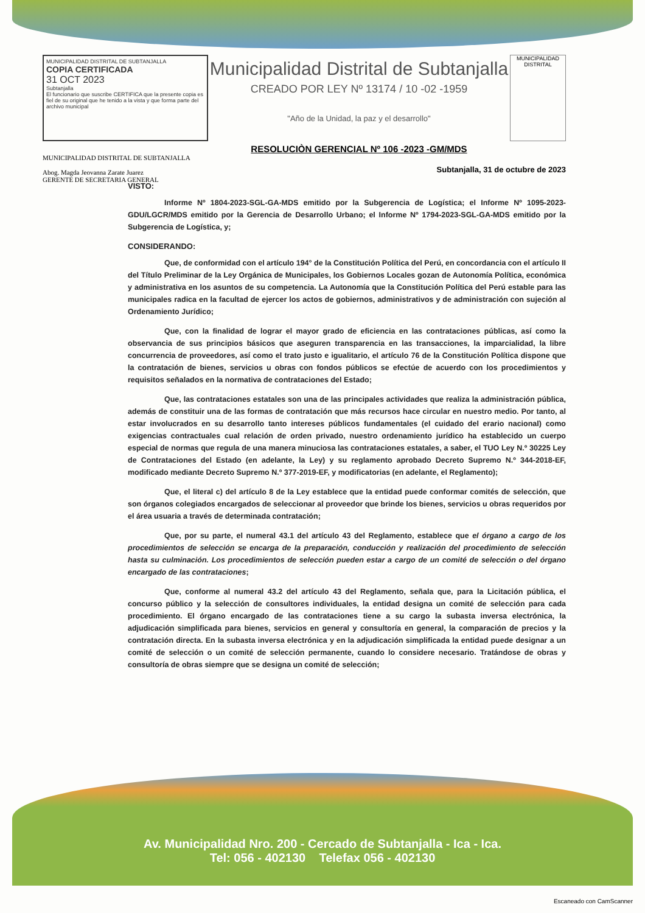MUNICIPALIDAD DISTRITAL DE SUBTANJALLA
COPIA CERTIFICADA
31 OCT 2023
Subtanjalla
El funcionario que suscribe CERTIFICA que la presente copia es fiel de su original que he tenido a la vista y que forma parte del archivo municipal
Municipalidad Distrital de Subtanjalla
CREADO POR LEY Nº 13174 / 10 -02 -1959
"Año de la Unidad, la paz y el desarrollo"
MUNICIPALIDAD DISTRITAL
RESOLUCIÒN GERENCIAL Nº 106 -2023 -GM/MDS
MUNICIPALIDAD DISTRITAL DE SUBTANJALLA
Abog. Magda Jeovanna Zarate Juarez
GERENTE DE SECRETARIA GENERAL
Subtanjalla, 31 de octubre de 2023
VISTO:
Informe Nº 1804-2023-SGL-GA-MDS emitido por la Subgerencia de Logística; el Informe Nº 1095-2023-GDU/LGCR/MDS emitido por la Gerencia de Desarrollo Urbano; el Informe Nº 1794-2023-SGL-GA-MDS emitido por la Subgerencia de Logística, y;
CONSIDERANDO:
Que, de conformidad con el artículo 194° de la Constitución Política del Perú, en concordancia con el artículo II del Título Preliminar de la Ley Orgánica de Municipales, los Gobiernos Locales gozan de Autonomía Política, económica y administrativa en los asuntos de su competencia. La Autonomía que la Constitución Política del Perú estable para las municipales radica en la facultad de ejercer los actos de gobiernos, administrativos y de administración con sujeción al Ordenamiento Jurídico;
Que, con la finalidad de lograr el mayor grado de eficiencia en las contrataciones públicas, así como la observancia de sus principios básicos que aseguren transparencia en las transacciones, la imparcialidad, la libre concurrencia de proveedores, así como el trato justo e igualitario, el artículo 76 de la Constitución Política dispone que la contratación de bienes, servicios u obras con fondos públicos se efectúe de acuerdo con los procedimientos y requisitos señalados en la normativa de contrataciones del Estado;
Que, las contrataciones estatales son una de las principales actividades que realiza la administración pública, además de constituir una de las formas de contratación que más recursos hace circular en nuestro medio. Por tanto, al estar involucrados en su desarrollo tanto intereses públicos fundamentales (el cuidado del erario nacional) como exigencias contractuales cual relación de orden privado, nuestro ordenamiento jurídico ha establecido un cuerpo especial de normas que regula de una manera minuciosa las contrataciones estatales, a saber, el TUO Ley N.º 30225 Ley de Contrataciones del Estado (en adelante, la Ley) y su reglamento aprobado Decreto Supremo N.º 344-2018-EF, modificado mediante Decreto Supremo N.º 377-2019-EF, y modificatorias (en adelante, el Reglamento);
Que, el literal c) del artículo 8 de la Ley establece que la entidad puede conformar comités de selección, que son órganos colegiados encargados de seleccionar al proveedor que brinde los bienes, servicios u obras requeridos por el área usuaria a través de determinada contratación;
Que, por su parte, el numeral 43.1 del artículo 43 del Reglamento, establece que el órgano a cargo de los procedimientos de selección se encarga de la preparación, conducción y realización del procedimiento de selección hasta su culminación. Los procedimientos de selección pueden estar a cargo de un comité de selección o del órgano encargado de las contrataciones;
Que, conforme al numeral 43.2 del artículo 43 del Reglamento, señala que, para la Licitación pública, el concurso público y la selección de consultores individuales, la entidad designa un comité de selección para cada procedimiento. El órgano encargado de las contrataciones tiene a su cargo la subasta inversa electrónica, la adjudicación simplificada para bienes, servicios en general y consultoría en general, la comparación de precios y la contratación directa. En la subasta inversa electrónica y en la adjudicación simplificada la entidad puede designar a un comité de selección o un comité de selección permanente, cuando lo considere necesario. Tratándose de obras y consultoría de obras siempre que se designa un comité de selección;
Av. Municipalidad Nro. 200 - Cercado de Subtanjalla - Ica - Ica.
Tel: 056 - 402130 Telefax 056 - 402130
Escaneado con CamScanner